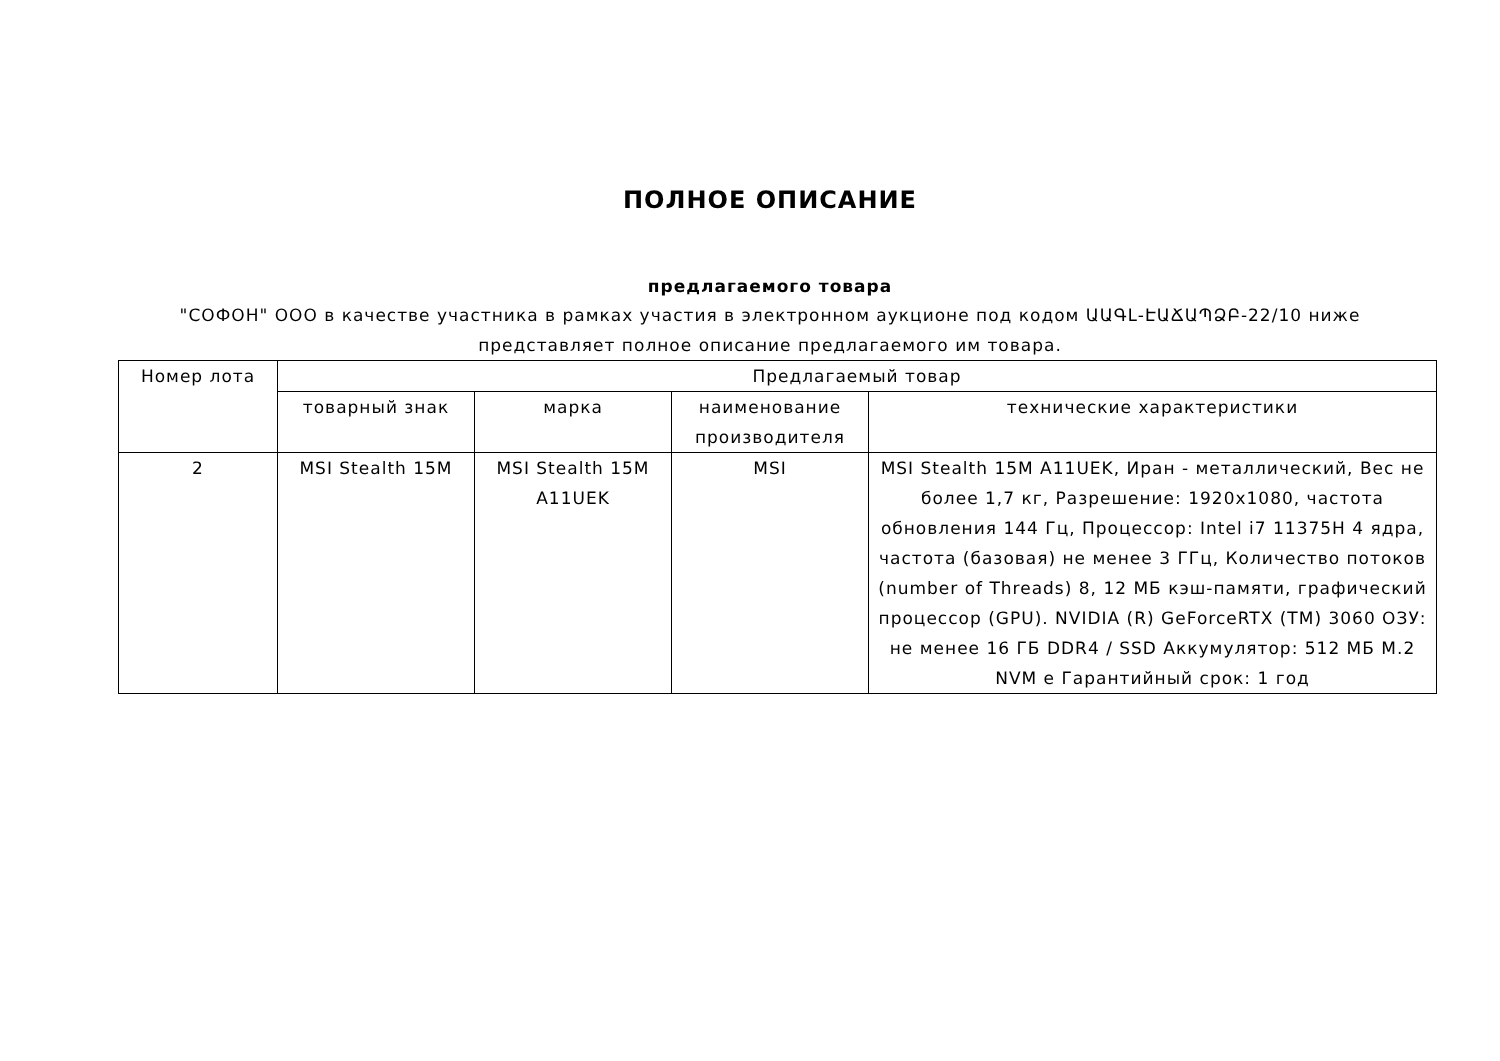ПОЛНОЕ ОПИСАНИЕ
предлагаемого товара
"СОФОН" ООО в качестве участника в рамках участия в электронном аукционе под кодом ԱԱԳԼ-ԷԱՃԱՊՁԲ-22/10 ниже представляет полное описание предлагаемого им товара.
| Номер лота | Предлагаемый товар | | | |
| --- | --- | --- | --- | --- |
| | товарный знак | марка | наименование производителя | технические характеристики |
| 2 | MSI Stealth 15M | MSI Stealth 15M A11UEK | MSI | MSI Stealth 15M A11UEK, Иран - металлический, Вес не более 1,7 кг, Разрешение: 1920x1080, частота обновления 144 Гц, Процессор: Intel i7 11375H 4 ядра, частота (базовая) не менее 3 ГГц, Количество потоков (number of Threads) 8, 12 МБ кэш-памяти, графический процессор (GPU). NVIDIA (R) GeForceRTX (TM) 3060 ОЗУ: не менее 16 ГБ DDR4 / SSD Аккумулятор: 512 МБ M.2 NVM e Гарантийный срок: 1 год |